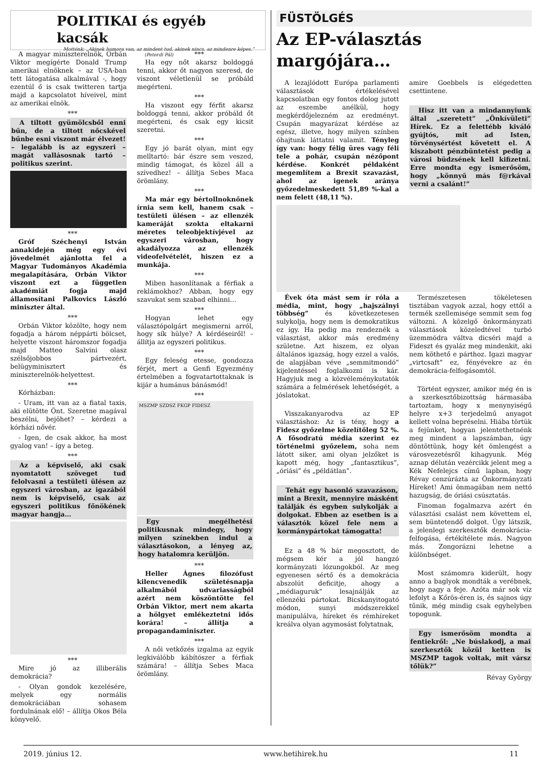POLITIKAI és egyéb kacsák
Mottónk: „Akinek humora van, az mindent tud, akinek nincs, az mindenre képes.” (Peterdi Pál)
A magyar miniszterelnök, Orbán Viktor megígérte Donald Trump amerikai elnöknek – az USA-ban tett látogatása alkalmával -, hogy ezentúl ő is csak twitteren tartja majd a kapcsolatot híveivel, mint az amerikai elnök.
***
A tiltott gyümölcsből enni bűn, de a tiltott nőcskével bűnbe esni viszont már élvezet! – legalább is az egyszeri – magát vallásosnak tartó – politikus szerint.
***
Gróf Széchenyi István annakidején még egy évi jövedelmét ajánlotta fel a Magyar Tudományos Akadémia megalapítására, Orbán Viktor viszont ezt a független akadémiát fogja majd államosítani Palkovics László miniszter által.
***
Orbán Viktor közölte, hogy nem fogadja a három néppárti bölcset, helyette viszont háromszor fogadja majd Matteo Salvini olasz szélsőjobbos pártvezért, belügyminisztert és miniszterelnök-helyettest.
***
Kórházban:
- Uram, itt van az a fiatal taxis, aki elütötte Önt. Szeretne magával beszélni, bejöhet? – kérdezi a kórházi nővér.
- Igen, de csak akkor, ha most gyalog van! – így a beteg.
***
Az a képviselő, aki csak nyomtatott szöveget tud felolvasni a testületi ülésen az egyszeri városban, az igazából nem is képviselő, csak az egyszeri politikus főnökének magyar hangja…
***
Mire jó az illiberális demokrácia?
- Olyan gondok kezelésére, melyek egy normális demokráciában sohasem fordulnának elő! – állítja Okos Béla könyvelő.
***
Ha egy nőt akarsz boldoggá tenni, akkor őt nagyon szeresd, de viszont véletlenül se próbáld megérteni.
***
Ha viszont egy férfit akarsz boldoggá tenni, akkor próbáld őt megérteni, és csak egy kicsit szeretni.
***
Egy jó barát olyan, mint egy melltartó: bár észre sem veszed, mindig támogat, és közel áll a szívedhez! – állítja Sebes Maca örömlány.
***
Ma már egy bértollnoknőnek írnia sem kell, hanem csak – testületi ülésen – az ellenzék kameráját szokta eltakarni méretes teleobjektívjével az egyszeri városban, hogy akadályozza az ellenzék videofelvételét, hiszen ez a munkája.
***
Miben hasonlítanak a férfiak a reklámokhoz? Abban, hogy egy szavukat sem szabad elhinni…
***
Hogyan lehet egy választópolgárt megismerni arról, hogy sík hülye? A kérdéseiről! – állítja az egyszeri politikus.
***
Egy feleség etesse, gondozza férjét, mert a Genfi Egyezmény értelmében a fogvatartottaknak is kijár a humánus bánásmód!
***
MSZMP SZDSZ FKGP FIDESZ
Egy megélhetési politikusnak mindegy, hogy milyen színekben indul a választásokon, a lényeg az, hogy hatalomra kerüljön.
***
Heller Ágnes filozófust kilencvenedik születésnapja alkalmából udvariasságból azért nem köszöntötte fel Orbán Viktor, mert nem akarta a hölgyet emlékeztetni idős korára! – állítja a propagandaminiszter.
***
A női vetkőzés izgalma az egyik legkiválóbb kábítószer a férfiak számára! – állítja Sebes Maca örömlány.
FÜSTÖLGÉS
Az EP-választás margójára…
A lezajlódott Európa parlamenti választások értékelésével kapcsolatban egy fontos dolog jutott az eszembe anélkül, hogy megkérdőjelezném az eredményt. Csupán magyarázat kérdése az egész, illetve, hogy milyen színben óhajtunk láttatni valamit. Tényleg így van: hogy félig üres vagy féli tele a pohár, csupán nézőpont kérdése. Konkrét példaként megemlítem a Brexit szavazást, ahol az igenek aránya győzedelmeskedett 51,89 %-kal a nem felett (48,11 %).
amire Goebbels is elégedetten csettintene.
Hisz itt van a mindannyiunk által „szeretett” „Önkívületi” Hírek. Ez a felettébb kiváló gyújtós, mit ad Isten, törvénysértést követett el. A kiszabott pénzbüntetést pedig a városi büdzsének kell kifizetni. Erre mondta egy ismerősöm, hogy „könnyű más f@rkával verni a csalánt!”
Évek óta mást sem ír róla a média, mint, hogy „hajszálnyi többség” és következetesen sulykolja, hogy nem is demokratikus ez így. Ha pedig ma rendeznék a választást, akkor más eredmény születne. Azt hiszem, ez olyan általános igazság, hogy ezzel a valós, de alapjában véve „semmitmondó” kijelentéssel foglalkozni is kár. Hagyjuk meg a közvéleménykutatók számára a felmérések lehetőségét, a jóslatokat.
Visszakanyarodva az EP választáshoz: Az is tény, hogy a Fidesz győzelme közelítőleg 52 %. A fősodratú média szerint ez történelmi győzelem, soha nem látott siker, ami olyan jelzőket is kapott még, hogy „fantasztikus”, „óriási” és „példátlan”.
Tehát egy hasonló szavazáson, mint a Brexit, mennyire másként találják és egyben sulykolják a dolgokat. Ebben az esetben is a választók közel fele nem a kormánypártokat támogatta!
Ez a 48 % bár megosztott, de mégsem kér a jól hangzó kormányzati lózungokból. Az meg egyenesen sértő és a demokrácia abszolút deficitje, ahogy a „médiaguruk” lesajnálják az ellenzéki pártokat. Bicskanyitogató módon, sunyi módszerekkel manipulálva, híreket és rémhíreket kreálva olyan agymosást folytatnak,
Természetesen tökéletesen tisztában vagyok azzal, hogy ettől a termék szellemisége semmit sem fog változni. A közelgő önkormányzati választások közeledtével turbó üzemmódra váltva dicséri majd a Fideszt és gyaláz meg mindenkit, aki nem köthető e párthoz. Igazi magyar „virtcsaft” ez, fényévekre az én demokrácia-felfogásomtól.
Történt egyszer, amikor még én is a szerkesztőbizottság hármasába tartoztam, hogy x menynyiségű helyre x+3 terjedelmű anyagot kellett volna bepréselni. Hiába törtük a fejünket, hogyan jelentethetnénk meg mindent a lapszámban, úgy döntöttünk, hogy két ömlengést a városvezetésről kihagyunk. Még aznap délután vezércikk jelent meg a Kék Nefelejcs című lapban, hogy Révay cenzúrázta az Önkormányzati Híreket! Ami önmagában nem nettó hazugság, de óriási csúsztatás.
Finoman fogalmazva azért én választási csalást nem követtem el, sem büntetendő dolgot. Úgy látszik, a jelenlegi szerkesztők demokrácia-felfogása, értékítélete más. Nagyon más. Zongorázni lehetne a különbséget.
Most számomra kiderült, hogy anno a baglyok mondták a verébnek, hogy nagy a feje. Azóta már sok víz lefolyt a Kőrös-éren is, és sajnos úgy tűnik, még mindig csak egyhelyben topogunk.
Egy ismerősöm mondta a fentiekről: „Ne búslakodj, a mai szerkesztők közül ketten is MSZMP tagok voltak, mit vársz tőlük?”
Révay György
2019. június 12. www.hetihirek.hu 11